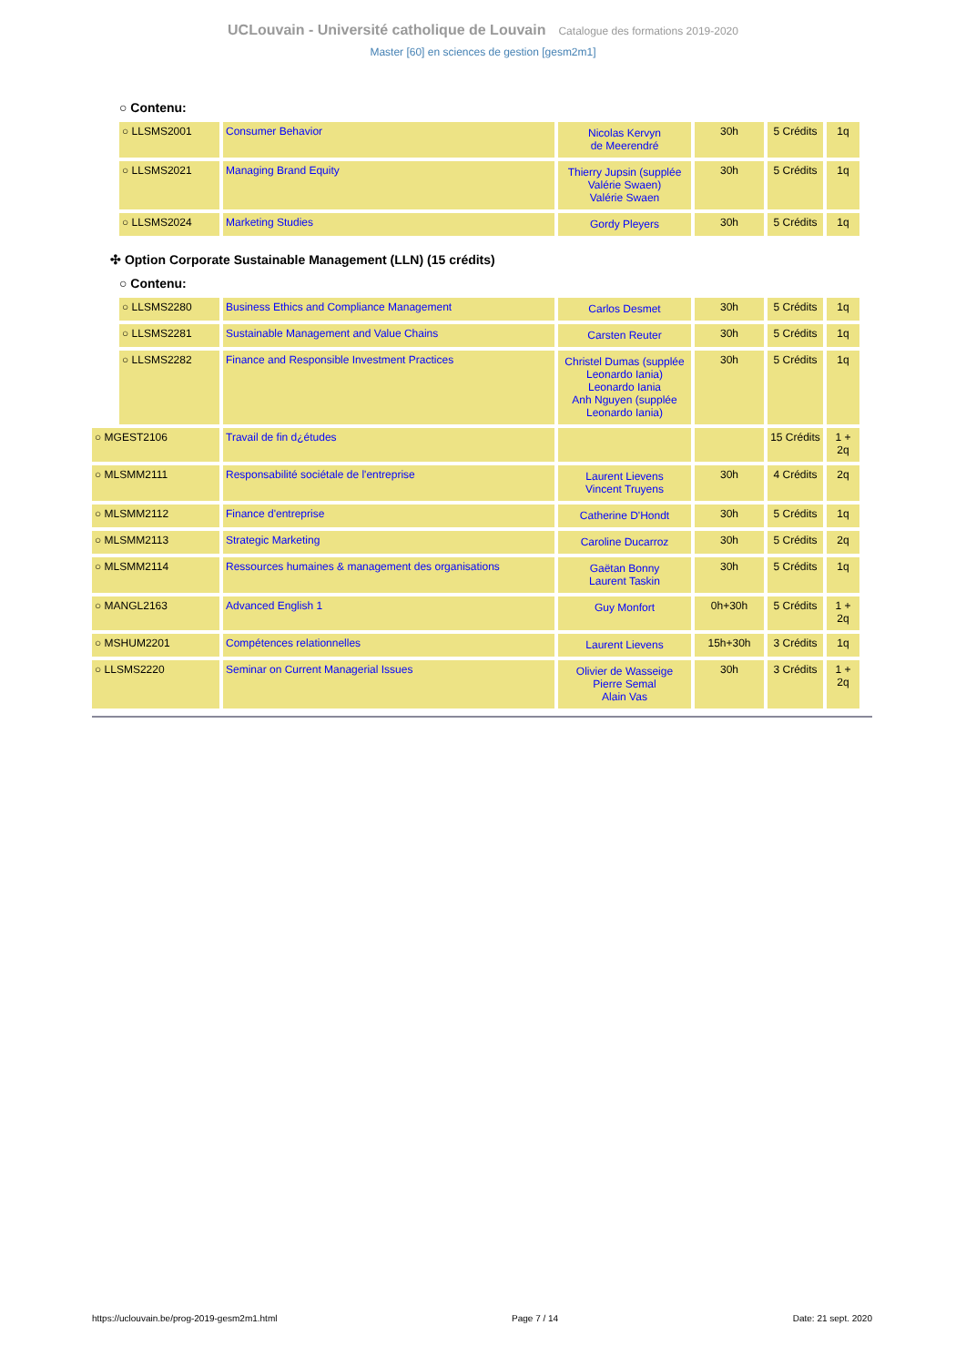UCLouvain - Université catholique de Louvain Catalogue des formations 2019-2020
Master [60] en sciences de gestion [gesm2m1]
○ Contenu:
| | ○ LLSMS2001 | Consumer Behavior | Nicolas Kervyn de Meerendré | 30h | 5 Crédits | 1q |
| | ○ LLSMS2021 | Managing Brand Equity | Thierry Jupsin (supplée Valérie Swaen) Valérie Swaen | 30h | 5 Crédits | 1q |
| | ○ LLSMS2024 | Marketing Studies | Gordy Pleyers | 30h | 5 Crédits | 1q |
✣ Option Corporate Sustainable Management (LLN) (15 crédits)
○ Contenu:
| | ○ LLSMS2280 | Business Ethics and Compliance Management | Carlos Desmet | 30h | 5 Crédits | 1q |
| | ○ LLSMS2281 | Sustainable Management and Value Chains | Carsten Reuter | 30h | 5 Crédits | 1q |
| | ○ LLSMS2282 | Finance and Responsible Investment Practices | Christel Dumas (supplée Leonardo Iania) Leonardo Iania Anh Nguyen (supplée Leonardo Iania) | 30h | 5 Crédits | 1q |
| ○ MGEST2106 | | Travail de fin d¿études | | | 15 Crédits | 1 + 2q |
| ○ MLSMM2111 | | Responsabilité sociétale de l'entreprise | Laurent Lievens Vincent Truyens | 30h | 4 Crédits | 2q |
| ○ MLSMM2112 | | Finance d'entreprise | Catherine D'Hondt | 30h | 5 Crédits | 1q |
| ○ MLSMM2113 | | Strategic Marketing | Caroline Ducarroz | 30h | 5 Crédits | 2q |
| ○ MLSMM2114 | | Ressources humaines & management des organisations | Gaëtan Bonny Laurent Taskin | 30h | 5 Crédits | 1q |
| ○ MANGL2163 | | Advanced English 1 | Guy Monfort | 0h+30h | 5 Crédits | 1 + 2q |
| ○ MSHUM2201 | | Compétences relationnelles | Laurent Lievens | 15h+30h | 3 Crédits | 1q |
| ○ LLSMS2220 | | Seminar on Current Managerial Issues | Olivier de Wasseige Pierre Semal Alain Vas | 30h | 3 Crédits | 1 + 2q |
https://uclouvain.be/prog-2019-gesm2m1.html Page 7 / 14 Date: 21 sept. 2020